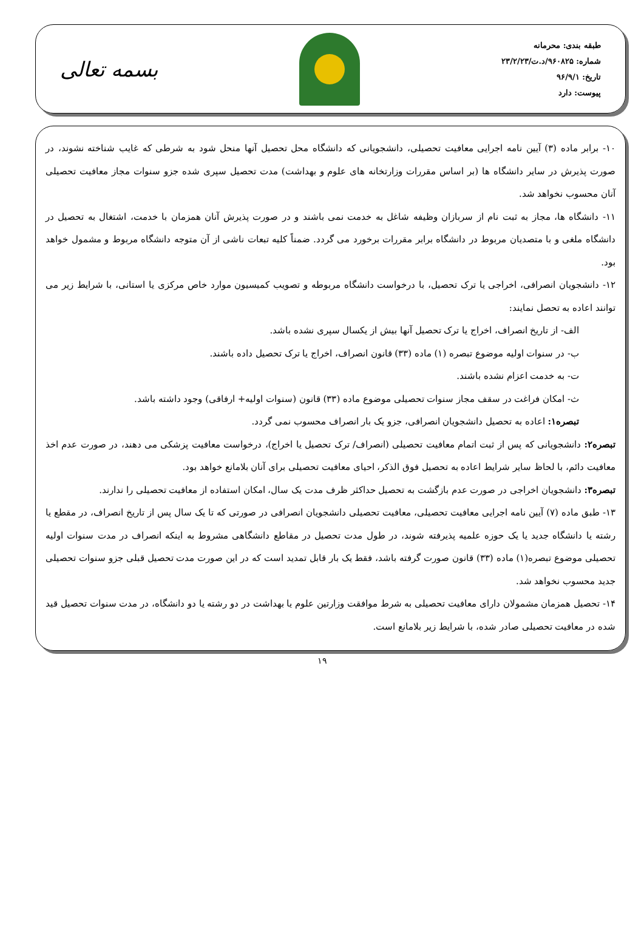طبقه بندی: محرمانه
شماره: ۹۶۰۸۲۵/د.ت/۲۳/۲/۲۳
تاریخ: ۹۶/۹/۱
پیوست: دارد
بسمه تعالی
۱۰- برابر ماده (۳) آیین نامه اجرایی معافیت تحصیلی، دانشجویانی که دانشگاه محل تحصیل آنها منحل شود به شرطی که غایب شناخته نشوند، در صورت پذیرش در سایر دانشگاه ها (بر اساس مقررات وزارتخانه های علوم و بهداشت) مدت تحصیل سپری شده جزو سنوات مجاز معافیت تحصیلی آنان محسوب نخواهد شد.
۱۱- دانشگاه ها، مجاز به ثبت نام از سربازان وظیفه شاغل به خدمت نمی باشند و در صورت پذیرش آنان همزمان با خدمت، اشتغال به تحصیل در دانشگاه ملغی و با متصدیان مربوط در دانشگاه برابر مقررات برخورد می گردد. ضمناً کلیه تبعات ناشی از آن متوجه دانشگاه مربوط و مشمول خواهد بود.
۱۲- دانشجویان انصرافی، اخراجی یا ترک تحصیل، با درخواست دانشگاه مربوطه و تصویب کمیسیون موارد خاص مرکزی یا استانی، با شرایط زیر می توانند اعاده به تحصل نمایند:
الف- از تاریخ انصراف، اخراج یا ترک تحصیل آنها بیش از یکسال سپری نشده باشد.
ب- در سنوات اولیه موضوع تبصره (۱) ماده (۳۳) قانون انصراف، اخراج یا ترک تحصیل داده باشند.
ت- به خدمت اعزام نشده باشند.
ث- امکان فراغت در سقف مجاز سنوات تحصیلی موضوع ماده (۳۳) قانون (سنوات اولیه+ ارفاقی) وجود داشته باشد.
تبصره۱: اعاده به تحصیل دانشجویان انصرافی، جزو یک بار انصراف محسوب نمی گردد.
تبصره۲: دانشجویانی که پس از ثبت اتمام معافیت تحصیلی (انصراف/ ترک تحصیل یا اخراج)، درخواست معافیت پزشکی می دهند، در صورت عدم اخذ معافیت دائم، با لحاظ سایر شرایط اعاده به تحصیل فوق الذکر، احیای معافیت تحصیلی برای آنان بلامانع خواهد بود.
تبصره۳: دانشجویان اخراجی در صورت عدم بازگشت به تحصیل حداکثر ظرف مدت یک سال، امکان استفاده از معافیت تحصیلی را ندارند.
۱۳- طبق ماده (۷) آیین نامه اجرایی معافیت تحصیلی، معافیت تحصیلی دانشجویان انصرافی در صورتی که تا یک سال پس از تاریخ انصراف، در مقطع یا رشته یا دانشگاه جدید یا یک حوزه علمیه پذیرفته شوند، در طول مدت تحصیل در مقاطع دانشگاهی مشروط به اینکه انصراف در مدت سنوات اولیه تحصیلی موضوع تبصره(۱) ماده (۳۳) قانون صورت گرفته باشد، فقط یک بار قابل تمدید است که در این صورت مدت تحصیل قبلی جزو سنوات تحصیلی جدید محسوب نخواهد شد.
۱۴- تحصیل همزمان مشمولان دارای معافیت تحصیلی به شرط موافقت وزارتین علوم یا بهداشت در دو رشته یا دو دانشگاه، در مدت سنوات تحصیل قید شده در معافیت تحصیلی صادر شده، با شرایط زیر بلامانع است.
۱۹